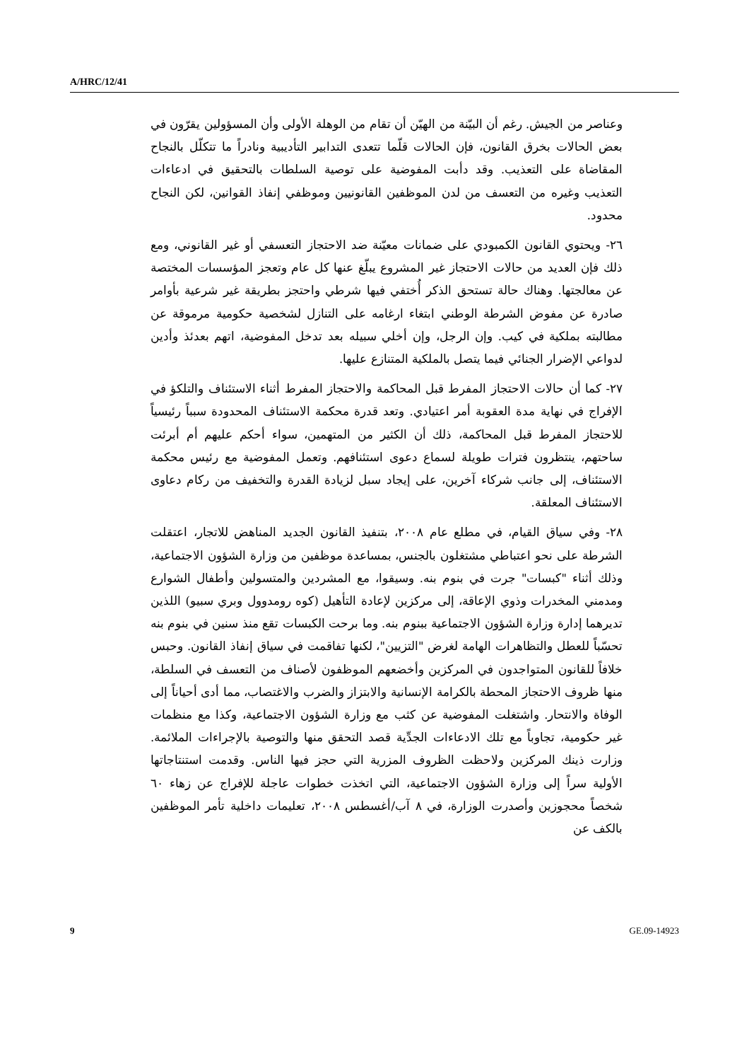A/HRC/12/41
وعناصر من الجيش. رغم أن البيّنة من الهيّن أن تقام من الوهلة الأولى وأن المسؤولين يقرّون في بعض الحالات بخرق القانون، فإن الحالات قلّما تتعدى التدابير التأديبية ونادراً ما تتكلّل بالنجاح المقاضاة على التعذيب. وقد دأبت المفوضية على توصية السلطات بالتحقيق في ادعاءات التعذيب وغيره من التعسف من لدن الموظفين القانونيين وموظفي إنفاذ القوانين، لكن النجاح محدود.
٢٦- ويحتوي القانون الكمبودي على ضمانات معيّنة ضد الاحتجاز التعسفي أو غير القانوني، ومع ذلك فإن العديد من حالات الاحتجاز غير المشروع يبلّغ عنها كل عام وتعجز المؤسسات المختصة عن معالجتها. وهناك حالة تستحق الذكر أُختفي فيها شرطي واحتجز بطريقة غير شرعية بأوامر صادرة عن مفوض الشرطة الوطني ابتغاء ارغامه على التنازل لشخصية حكومية مرموقة عن مطالبته بملكية في كيب. وإن الرجل، وإن أخلي سبيله بعد تدخل المفوضية، اتهم بعدئذ وأدين لدواعي الإضرار الجنائي فيما يتصل بالملكية المتنازع عليها.
٢٧- كما أن حالات الاحتجاز المفرط قبل المحاكمة والاحتجاز المفرط أثناء الاستئناف والتلكؤ في الإفراج في نهاية مدة العقوبة أمر اعتيادي. وتعد قدرة محكمة الاستئناف المحدودة سبباً رئيسياً للاحتجاز المفرط قبل المحاكمة، ذلك أن الكثير من المتهمين، سواء أحكم عليهم أم أبرئت ساحتهم، ينتظرون فترات طويلة لسماع دعوى استئنافهم. وتعمل المفوضية مع رئيس محكمة الاستئناف، إلى جانب شركاء آخرين، على إيجاد سبل لزيادة القدرة والتخفيف من ركام دعاوى الاستئناف المعلقة.
٢٨- وفي سياق القيام، في مطلع عام ٢٠٠٨، بتنفيذ القانون الجديد المناهض للاتجار، اعتقلت الشرطة على نحو اعتباطي مشتغلون بالجنس، بمساعدة موظفين من وزارة الشؤون الاجتماعية، وذلك أثناء "كبسات" جرت في بنوم بنه. وسيقوا، مع المشردين والمتسولين وأطفال الشوارع ومدمني المخدرات وذوي الإعاقة، إلى مركزين لإعادة التأهيل (كوه رومدوول وبري سبيو) اللذين تديرهما إدارة وزارة الشؤون الاجتماعية ببنوم بنه. وما برحت الكبسات تقع منذ سنين في بنوم بنه تحسّباً للعطل والتظاهرات الهامة لغرض "التزيين"، لكنها تفاقمت في سياق إنفاذ القانون. وحبس خلافاً للقانون المتواجدون في المركزين وأخضعهم الموظفون لأصناف من التعسف في السلطة، منها ظروف الاحتجاز المحطة بالكرامة الإنسانية والابتزاز والضرب والاغتصاب، مما أدى أحياناً إلى الوفاة والانتحار. واشتغلت المفوضية عن كثب مع وزارة الشؤون الاجتماعية، وكذا مع منظمات غير حكومية، تجاوباً مع تلك الادعاءات الجدِّية قصد التحقق منها والتوصية بالإجراءات الملائمة. وزارت ذينك المركزين ولاحظت الظروف المزرية التي حجز فيها الناس. وقدمت استنتاجاتها الأولية سراً إلى وزارة الشؤون الاجتماعية، التي اتخذت خطوات عاجلة للإفراج عن زهاء ٦٠ شخصاً محجوزين وأصدرت الوزارة، في ٨ آب/أغسطس ٢٠٠٨، تعليمات داخلية تأمر الموظفين بالكف عن
9 GE.09-14923